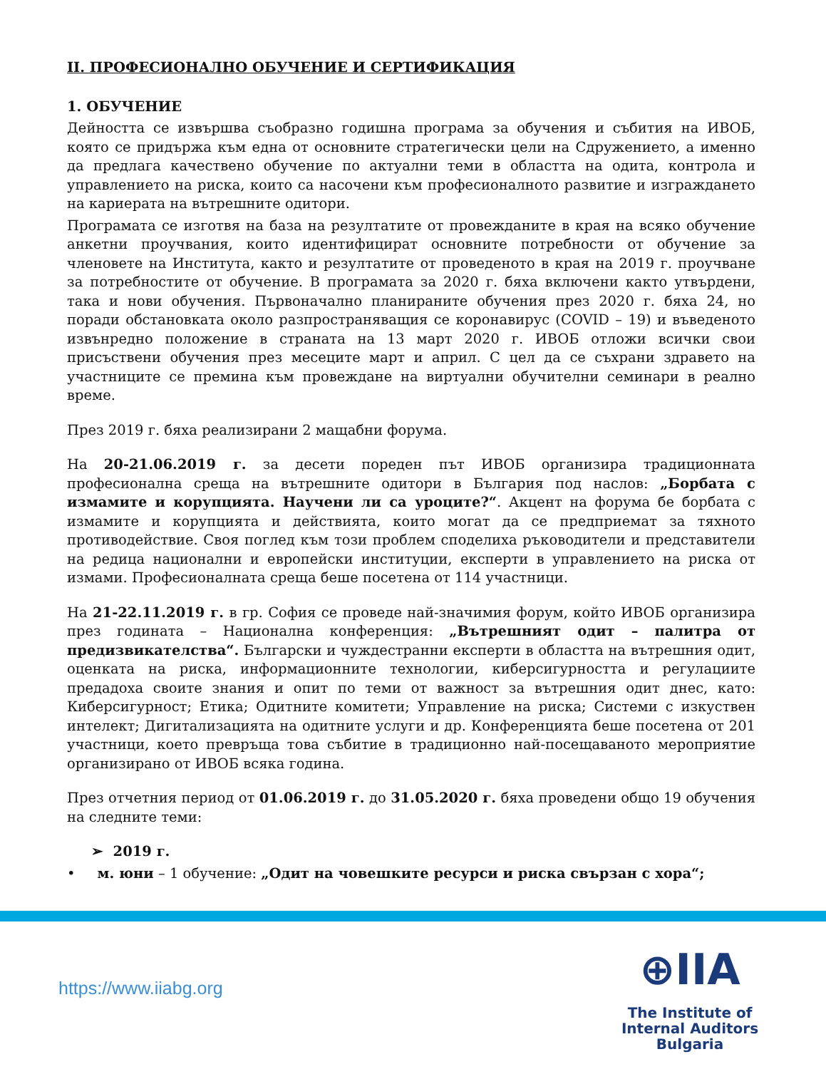II. ПРОФЕСИОНАЛНО ОБУЧЕНИЕ И СЕРТИФИКАЦИЯ
1. ОБУЧЕНИЕ
Дейността се извършва съобразно годишна програма за обучения и събития на ИВОБ, която се придържа към една от основните стратегически цели на Сдружението, а именно да предлага качествено обучение по актуални теми в областта на одита, контрола и управлението на риска, които са насочени към професионалното развитие и изграждането на кариерата на вътрешните одитори.
Програмата се изготвя на база на резултатите от провежданите в края на всяко обучение анкетни проучвания, които идентифицират основните потребности от обучение за членовете на Института, както и резултатите от проведеното в края на 2019 г. проучване за потребностите от обучение. В програмата за 2020 г. бяха включени както утвърдени, така и нови обучения. Първоначално планираните обучения през 2020 г. бяха 24, но поради обстановката около разпространяващия се коронавирус (COVID – 19) и въведеното извънредно положение в страната на 13 март 2020 г. ИВОБ отложи всички свои присъствени обучения през месеците март и април. С цел да се съхрани здравето на участниците се премина към провеждане на виртуални обучителни семинари в реално време.
През 2019 г. бяха реализирани 2 мащабни форума.
На 20-21.06.2019 г. за десети пореден път ИВОБ организира традиционната професионална среща на вътрешните одитори в България под наслов: „Борбата с измамите и корупцията. Научени ли са уроците?“. Акцент на форума бе борбата с измамите и корупцията и действията, които могат да се предприемат за тяхното противодействие. Своя поглед към този проблем споделиха ръководители и представители на редица национални и европейски институции, експерти в управлението на риска от измами. Професионалната среща беше посетена от 114 участници.
На 21-22.11.2019 г. в гр. София се проведе най-значимия форум, който ИВОБ организира през годината – Национална конференция: „Вътрешният одит – палитра от предизвикателства“. Български и чуждестранни експерти в областта на вътрешния одит, оценката на риска, информационните технологии, киберсигурността и регулациите предадоха своите знания и опит по теми от важност за вътрешния одит днес, като: Киберсигурност; Етика; Одитните комитети; Управление на риска; Системи с изкуствен интелект; Дигитализацията на одитните услуги и др. Конференцията беше посетена от 201 участници, което превръща това събитие в традиционно най-посещаваното мероприятие организирано от ИВОБ всяка година.
През отчетния период от 01.06.2019 г. до 31.05.2020 г. бяха проведени общо 19 обучения на следните теми:
➢ 2019 г.
• м. юни – 1 обучение: „Одит на човешките ресурси и риска свързан с хора“;
https://www.iiabg.org
⊕IIA
The Institute of
Internal Auditors
Bulgaria